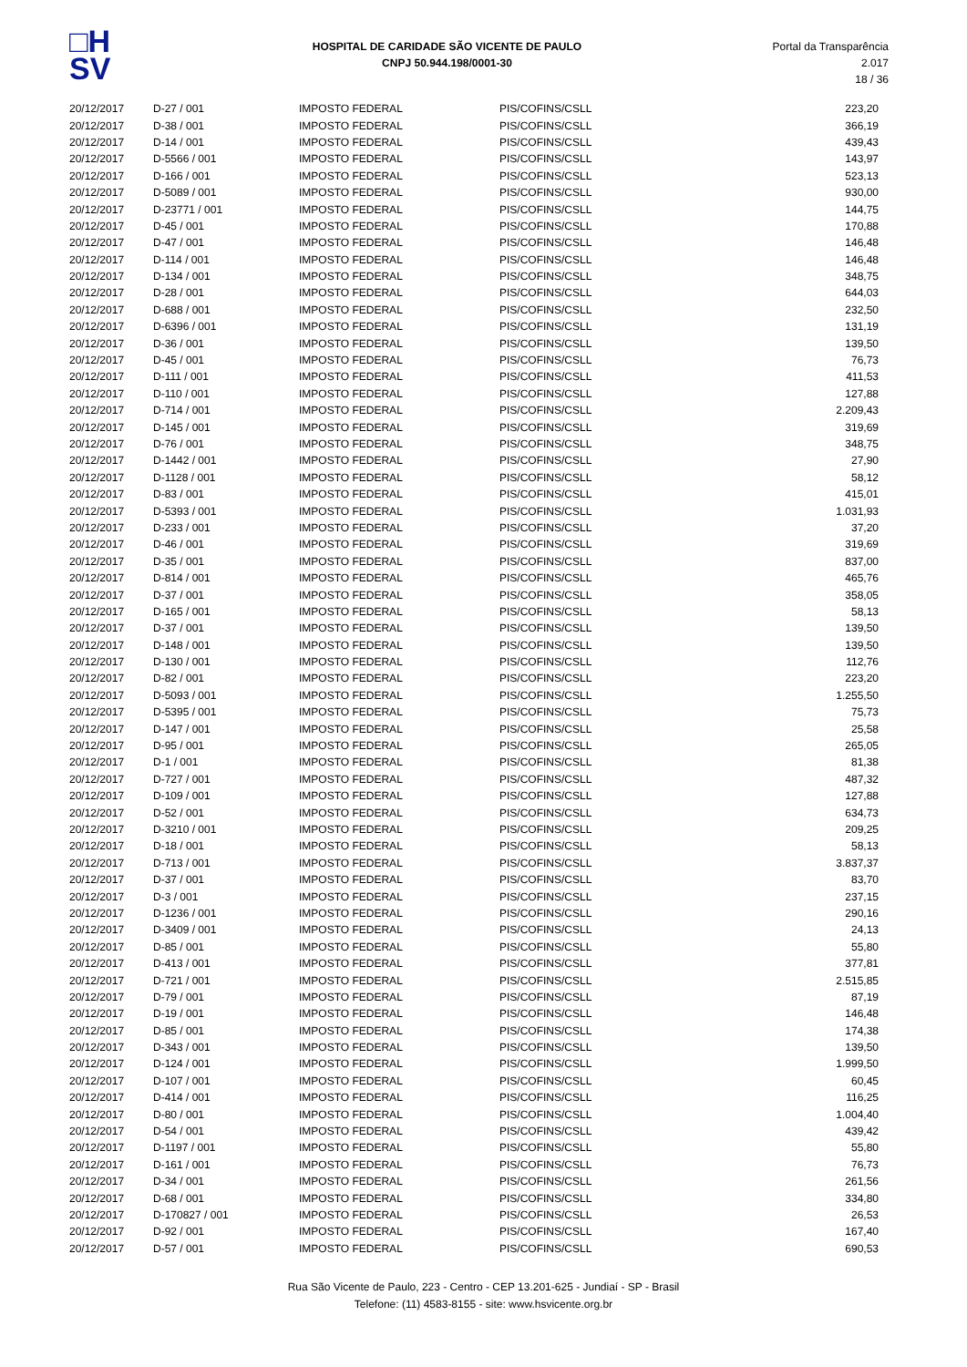□H
SV
HOSPITAL DE CARIDADE SÃO VICENTE DE PAULO
CNPJ 50.944.198/0001-30
Portal da Transparência 2.017
18 / 36
| 20/12/2017 | D-27 / 001 | IMPOSTO FEDERAL | PIS/COFINS/CSLL | 223,20 |
| 20/12/2017 | D-38 / 001 | IMPOSTO FEDERAL | PIS/COFINS/CSLL | 366,19 |
| 20/12/2017 | D-14 / 001 | IMPOSTO FEDERAL | PIS/COFINS/CSLL | 439,43 |
| 20/12/2017 | D-5566 / 001 | IMPOSTO FEDERAL | PIS/COFINS/CSLL | 143,97 |
| 20/12/2017 | D-166 / 001 | IMPOSTO FEDERAL | PIS/COFINS/CSLL | 523,13 |
| 20/12/2017 | D-5089 / 001 | IMPOSTO FEDERAL | PIS/COFINS/CSLL | 930,00 |
| 20/12/2017 | D-23771 / 001 | IMPOSTO FEDERAL | PIS/COFINS/CSLL | 144,75 |
| 20/12/2017 | D-45 / 001 | IMPOSTO FEDERAL | PIS/COFINS/CSLL | 170,88 |
| 20/12/2017 | D-47 / 001 | IMPOSTO FEDERAL | PIS/COFINS/CSLL | 146,48 |
| 20/12/2017 | D-114 / 001 | IMPOSTO FEDERAL | PIS/COFINS/CSLL | 146,48 |
| 20/12/2017 | D-134 / 001 | IMPOSTO FEDERAL | PIS/COFINS/CSLL | 348,75 |
| 20/12/2017 | D-28 / 001 | IMPOSTO FEDERAL | PIS/COFINS/CSLL | 644,03 |
| 20/12/2017 | D-688 / 001 | IMPOSTO FEDERAL | PIS/COFINS/CSLL | 232,50 |
| 20/12/2017 | D-6396 / 001 | IMPOSTO FEDERAL | PIS/COFINS/CSLL | 131,19 |
| 20/12/2017 | D-36 / 001 | IMPOSTO FEDERAL | PIS/COFINS/CSLL | 139,50 |
| 20/12/2017 | D-45 / 001 | IMPOSTO FEDERAL | PIS/COFINS/CSLL | 76,73 |
| 20/12/2017 | D-111 / 001 | IMPOSTO FEDERAL | PIS/COFINS/CSLL | 411,53 |
| 20/12/2017 | D-110 / 001 | IMPOSTO FEDERAL | PIS/COFINS/CSLL | 127,88 |
| 20/12/2017 | D-714 / 001 | IMPOSTO FEDERAL | PIS/COFINS/CSLL | 2.209,43 |
| 20/12/2017 | D-145 / 001 | IMPOSTO FEDERAL | PIS/COFINS/CSLL | 319,69 |
| 20/12/2017 | D-76 / 001 | IMPOSTO FEDERAL | PIS/COFINS/CSLL | 348,75 |
| 20/12/2017 | D-1442 / 001 | IMPOSTO FEDERAL | PIS/COFINS/CSLL | 27,90 |
| 20/12/2017 | D-1128 / 001 | IMPOSTO FEDERAL | PIS/COFINS/CSLL | 58,12 |
| 20/12/2017 | D-83 / 001 | IMPOSTO FEDERAL | PIS/COFINS/CSLL | 415,01 |
| 20/12/2017 | D-5393 / 001 | IMPOSTO FEDERAL | PIS/COFINS/CSLL | 1.031,93 |
| 20/12/2017 | D-233 / 001 | IMPOSTO FEDERAL | PIS/COFINS/CSLL | 37,20 |
| 20/12/2017 | D-46 / 001 | IMPOSTO FEDERAL | PIS/COFINS/CSLL | 319,69 |
| 20/12/2017 | D-35 / 001 | IMPOSTO FEDERAL | PIS/COFINS/CSLL | 837,00 |
| 20/12/2017 | D-814 / 001 | IMPOSTO FEDERAL | PIS/COFINS/CSLL | 465,76 |
| 20/12/2017 | D-37 / 001 | IMPOSTO FEDERAL | PIS/COFINS/CSLL | 358,05 |
| 20/12/2017 | D-165 / 001 | IMPOSTO FEDERAL | PIS/COFINS/CSLL | 58,13 |
| 20/12/2017 | D-37 / 001 | IMPOSTO FEDERAL | PIS/COFINS/CSLL | 139,50 |
| 20/12/2017 | D-148 / 001 | IMPOSTO FEDERAL | PIS/COFINS/CSLL | 139,50 |
| 20/12/2017 | D-130 / 001 | IMPOSTO FEDERAL | PIS/COFINS/CSLL | 112,76 |
| 20/12/2017 | D-82 / 001 | IMPOSTO FEDERAL | PIS/COFINS/CSLL | 223,20 |
| 20/12/2017 | D-5093 / 001 | IMPOSTO FEDERAL | PIS/COFINS/CSLL | 1.255,50 |
| 20/12/2017 | D-5395 / 001 | IMPOSTO FEDERAL | PIS/COFINS/CSLL | 75,73 |
| 20/12/2017 | D-147 / 001 | IMPOSTO FEDERAL | PIS/COFINS/CSLL | 25,58 |
| 20/12/2017 | D-95 / 001 | IMPOSTO FEDERAL | PIS/COFINS/CSLL | 265,05 |
| 20/12/2017 | D-1 / 001 | IMPOSTO FEDERAL | PIS/COFINS/CSLL | 81,38 |
| 20/12/2017 | D-727 / 001 | IMPOSTO FEDERAL | PIS/COFINS/CSLL | 487,32 |
| 20/12/2017 | D-109 / 001 | IMPOSTO FEDERAL | PIS/COFINS/CSLL | 127,88 |
| 20/12/2017 | D-52 / 001 | IMPOSTO FEDERAL | PIS/COFINS/CSLL | 634,73 |
| 20/12/2017 | D-3210 / 001 | IMPOSTO FEDERAL | PIS/COFINS/CSLL | 209,25 |
| 20/12/2017 | D-18 / 001 | IMPOSTO FEDERAL | PIS/COFINS/CSLL | 58,13 |
| 20/12/2017 | D-713 / 001 | IMPOSTO FEDERAL | PIS/COFINS/CSLL | 3.837,37 |
| 20/12/2017 | D-37 / 001 | IMPOSTO FEDERAL | PIS/COFINS/CSLL | 83,70 |
| 20/12/2017 | D-3 / 001 | IMPOSTO FEDERAL | PIS/COFINS/CSLL | 237,15 |
| 20/12/2017 | D-1236 / 001 | IMPOSTO FEDERAL | PIS/COFINS/CSLL | 290,16 |
| 20/12/2017 | D-3409 / 001 | IMPOSTO FEDERAL | PIS/COFINS/CSLL | 24,13 |
| 20/12/2017 | D-85 / 001 | IMPOSTO FEDERAL | PIS/COFINS/CSLL | 55,80 |
| 20/12/2017 | D-413 / 001 | IMPOSTO FEDERAL | PIS/COFINS/CSLL | 377,81 |
| 20/12/2017 | D-721 / 001 | IMPOSTO FEDERAL | PIS/COFINS/CSLL | 2.515,85 |
| 20/12/2017 | D-79 / 001 | IMPOSTO FEDERAL | PIS/COFINS/CSLL | 87,19 |
| 20/12/2017 | D-19 / 001 | IMPOSTO FEDERAL | PIS/COFINS/CSLL | 146,48 |
| 20/12/2017 | D-85 / 001 | IMPOSTO FEDERAL | PIS/COFINS/CSLL | 174,38 |
| 20/12/2017 | D-343 / 001 | IMPOSTO FEDERAL | PIS/COFINS/CSLL | 139,50 |
| 20/12/2017 | D-124 / 001 | IMPOSTO FEDERAL | PIS/COFINS/CSLL | 1.999,50 |
| 20/12/2017 | D-107 / 001 | IMPOSTO FEDERAL | PIS/COFINS/CSLL | 60,45 |
| 20/12/2017 | D-414 / 001 | IMPOSTO FEDERAL | PIS/COFINS/CSLL | 116,25 |
| 20/12/2017 | D-80 / 001 | IMPOSTO FEDERAL | PIS/COFINS/CSLL | 1.004,40 |
| 20/12/2017 | D-54 / 001 | IMPOSTO FEDERAL | PIS/COFINS/CSLL | 439,42 |
| 20/12/2017 | D-1197 / 001 | IMPOSTO FEDERAL | PIS/COFINS/CSLL | 55,80 |
| 20/12/2017 | D-161 / 001 | IMPOSTO FEDERAL | PIS/COFINS/CSLL | 76,73 |
| 20/12/2017 | D-34 / 001 | IMPOSTO FEDERAL | PIS/COFINS/CSLL | 261,56 |
| 20/12/2017 | D-68 / 001 | IMPOSTO FEDERAL | PIS/COFINS/CSLL | 334,80 |
| 20/12/2017 | D-170827 / 001 | IMPOSTO FEDERAL | PIS/COFINS/CSLL | 26,53 |
| 20/12/2017 | D-92 / 001 | IMPOSTO FEDERAL | PIS/COFINS/CSLL | 167,40 |
| 20/12/2017 | D-57 / 001 | IMPOSTO FEDERAL | PIS/COFINS/CSLL | 690,53 |
Rua São Vicente de Paulo, 223 - Centro - CEP 13.201-625 - Jundiaí - SP - Brasil
Telefone: (11) 4583-8155 - site: www.hsvicente.org.br